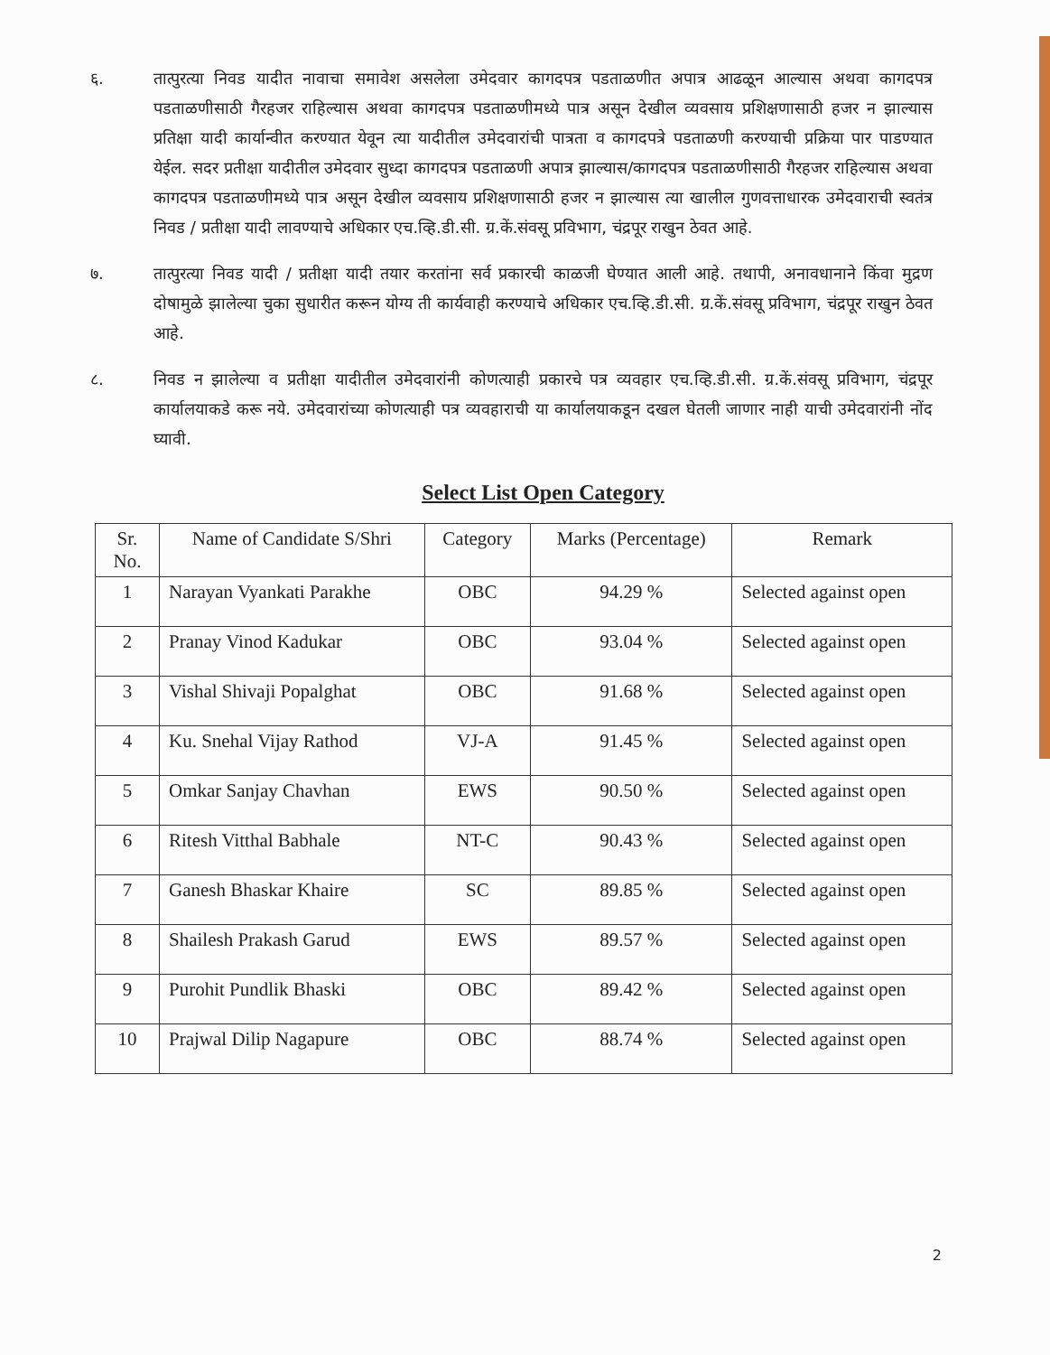६. तात्पुरत्या निवड यादीत नावाचा समावेश असलेला उमेदवार कागदपत्र पडताळणीत अपात्र आढळून आल्यास अथवा कागदपत्र पडताळणीसाठी गैरहजर राहिल्यास अथवा कागदपत्र पडताळणीमध्ये पात्र असून देखील व्यवसाय प्रशिक्षणासाठी हजर न झाल्यास प्रतिक्षा यादी कार्यान्वीत करण्यात येवून त्या यादीतील उमेदवारांची पात्रता व कागदपत्रे पडताळणी करण्याची प्रक्रिया पार पाडण्यात येईल. सदर प्रतीक्षा यादीतील उमेदवार सुध्दा कागदपत्र पडताळणी अपात्र झाल्यास/कागदपत्र पडताळणीसाठी गैरहजर राहिल्यास अथवा कागदपत्र पडताळणीमध्ये पात्र असून देखील व्यवसाय प्रशिक्षणासाठी हजर न झाल्यास त्या खालील गुणवत्ताधारक उमेदवाराची स्वतंत्र निवड / प्रतीक्षा यादी लावण्याचे अधिकार एच.व्हि.डी.सी. ग्र.कें.संवसू प्रविभाग, चंद्रपूर राखुन ठेवत आहे.
७. तात्पुरत्या निवड यादी / प्रतीक्षा यादी तयार करतांना सर्व प्रकारची काळजी घेण्यात आली आहे. तथापी, अनावधानाने किंवा मुद्रण दोषामुळे झालेल्या चुका सुधारीत करून योग्य ती कार्यवाही करण्याचे अधिकार एच.व्हि.डी.सी. ग्र.कें.संवसू प्रविभाग, चंद्रपूर राखुन ठेवत आहे.
८. निवड न झालेल्या व प्रतीक्षा यादीतील उमेदवारांनी कोणत्याही प्रकारचे पत्र व्यवहार एच.व्हि.डी.सी. ग्र.कें.संवसू प्रविभाग, चंद्रपूर कार्यालयाकडे करू नये. उमेदवारांच्या कोणत्याही पत्र व्यवहाराची या कार्यालयाकडून दखल घेतली जाणार नाही याची उमेदवारांनी नोंद घ्यावी.
Select List Open Category
| Sr. No. | Name of Candidate S/Shri | Category | Marks (Percentage) | Remark |
| --- | --- | --- | --- | --- |
| 1 | Narayan Vyankati Parakhe | OBC | 94.29 % | Selected against open |
| 2 | Pranay Vinod Kadukar | OBC | 93.04 % | Selected against open |
| 3 | Vishal Shivaji Popalghat | OBC | 91.68 % | Selected against open |
| 4 | Ku. Snehal Vijay Rathod | VJ-A | 91.45 % | Selected against open |
| 5 | Omkar Sanjay Chavhan | EWS | 90.50 % | Selected against open |
| 6 | Ritesh Vitthal Babhale | NT-C | 90.43 % | Selected against open |
| 7 | Ganesh Bhaskar Khaire | SC | 89.85 % | Selected against open |
| 8 | Shailesh Prakash Garud | EWS | 89.57 % | Selected against open |
| 9 | Purohit Pundlik Bhaski | OBC | 89.42 % | Selected against open |
| 10 | Prajwal Dilip Nagapure | OBC | 88.74 % | Selected against open |
2